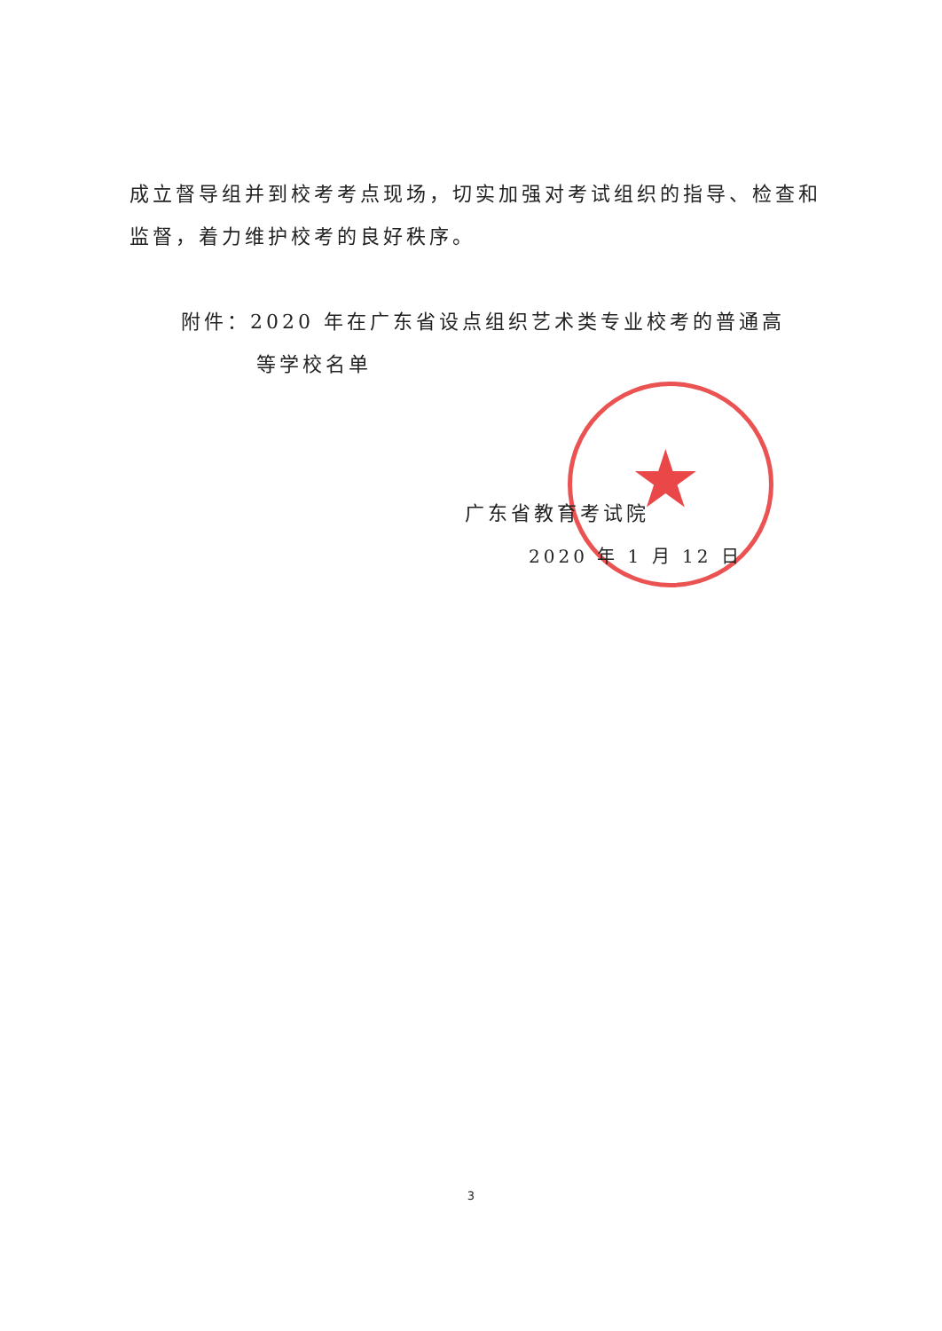★
成立督导组并到校考考点现场，切实加强对考试组织的指导、检查和监督，着力维护校考的良好秩序。
附件：2020 年在广东省设点组织艺术类专业校考的普通高
等学校名单
广东省教育考试院
2020 年 1 月 12 日
3